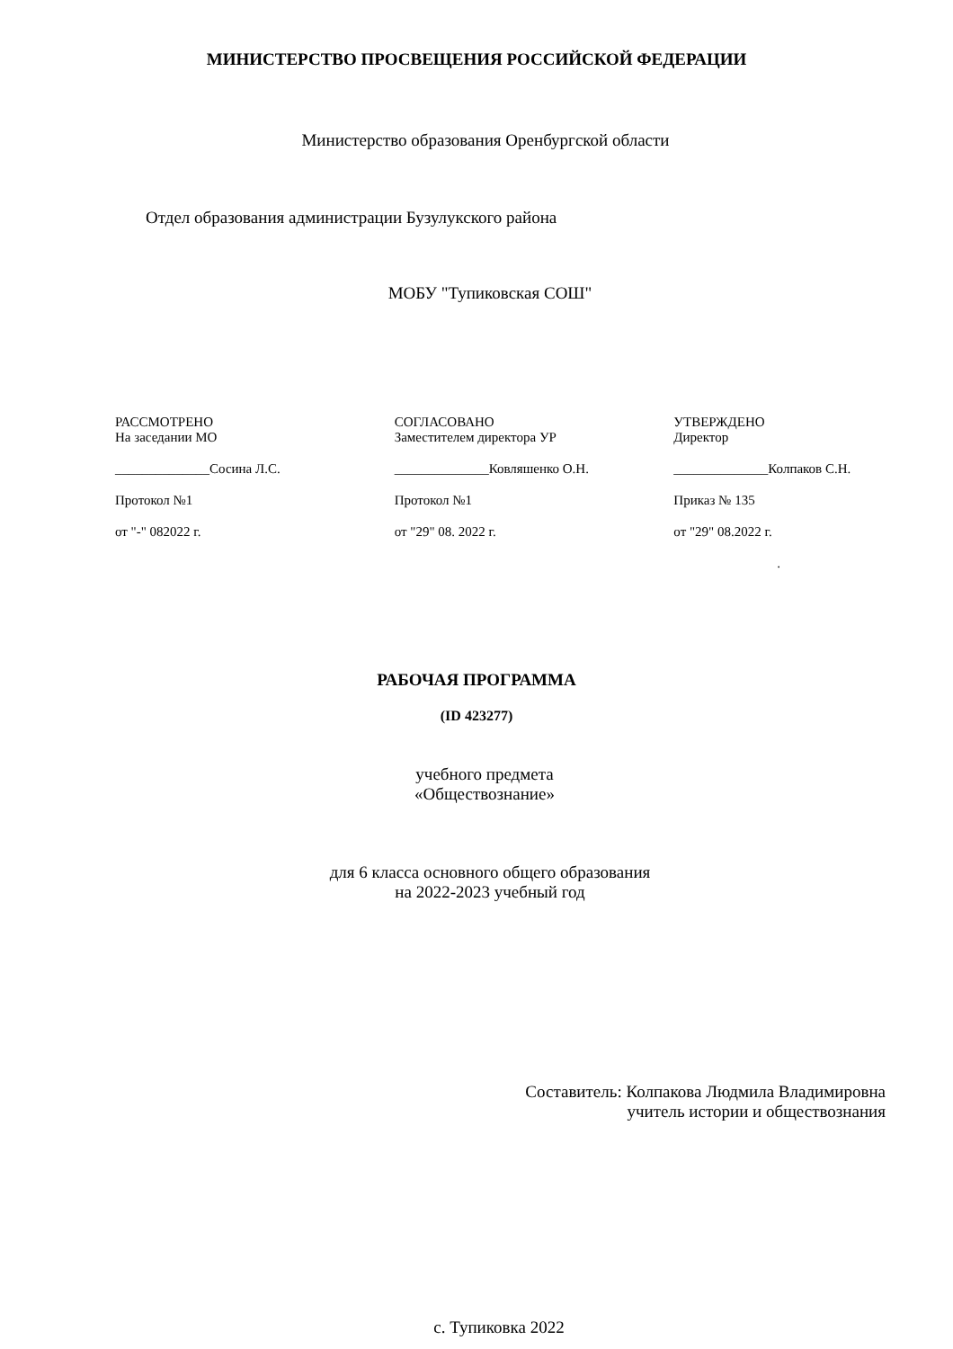МИНИСТЕРСТВО ПРОСВЕЩЕНИЯ РОССИЙСКОЙ ФЕДЕРАЦИИ
Министерство образования Оренбургской области
Отдел образования администрации Бузулукского района
МОБУ "Тупиковская СОШ"
РАССМОТРЕНО
На заседании МО
______________Сосина Л.С.
Протокол №1
от "-" 082022 г.
СОГЛАСОВАНО
Заместителем директора УР
______________Ковляшенко О.Н.
Протокол №1
от "29" 08. 2022 г.
УТВЕРЖДЕНО
Директор
______________Колпаков С.Н.
Приказ № 135
от "29" 08.2022 г.
.
РАБОЧАЯ ПРОГРАММА
(ID 423277)
учебного предмета
«Обществознание»
для 6 класса основного общего образования
на 2022-2023 учебный год
Составитель: Колпакова Людмила Владимировна
учитель истории и обществознания
с. Тупиковка 2022